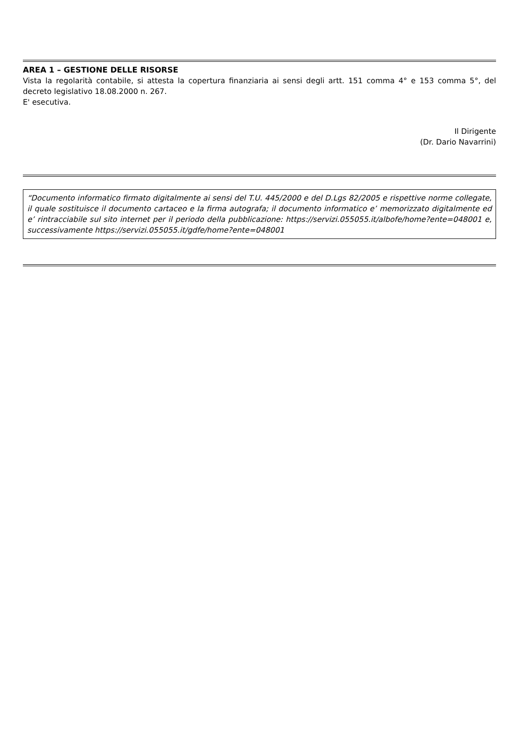AREA 1 – GESTIONE DELLE RISORSE
Vista la regolarità contabile, si attesta la copertura finanziaria ai sensi degli artt. 151 comma 4° e 153 comma 5°, del decreto legislativo 18.08.2000 n. 267.
E' esecutiva.
Il Dirigente
(Dr. Dario Navarrini)
“Documento informatico firmato digitalmente ai sensi del T.U. 445/2000 e del D.Lgs 82/2005 e rispettive norme collegate, il quale sostituisce il documento cartaceo e la firma autografa; il documento informatico e’ memorizzato digitalmente ed e’ rintracciabile sul sito internet per il periodo della pubblicazione: https://servizi.055055.it/albofe/home?ente=048001 e, successivamente https://servizi.055055.it/gdfe/home?ente=048001